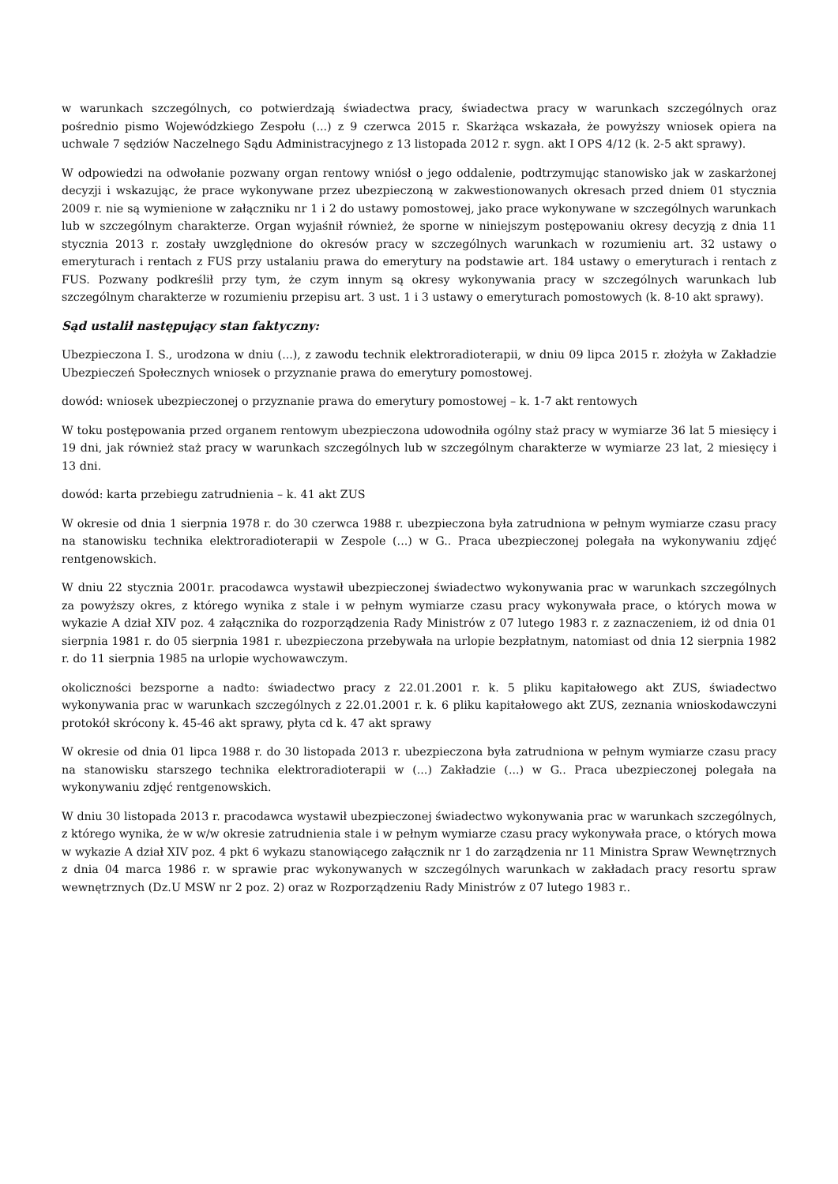w warunkach szczególnych, co potwierdzają świadectwa pracy, świadectwa pracy w warunkach szczególnych oraz pośrednio pismo Wojewódzkiego Zespołu (...) z 9 czerwca 2015 r. Skarżąca wskazała, że powyższy wniosek opiera na uchwale 7 sędziów Naczelnego Sądu Administracyjnego z 13 listopada 2012 r. sygn. akt I OPS 4/12 (k. 2-5 akt sprawy).
W odpowiedzi na odwołanie pozwany organ rentowy wniósł o jego oddalenie, podtrzymując stanowisko jak w zaskarżonej decyzji i wskazując, że prace wykonywane przez ubezpieczoną w zakwestionowanych okresach przed dniem 01 stycznia 2009 r. nie są wymienione w załączniku nr 1 i 2 do ustawy pomostowej, jako prace wykonywane w szczególnych warunkach lub w szczególnym charakterze. Organ wyjaśnił również, że sporne w niniejszym postępowaniu okresy decyzją z dnia 11 stycznia 2013 r. zostały uwzględnione do okresów pracy w szczególnych warunkach w rozumieniu art. 32 ustawy o emeryturach i rentach z FUS przy ustalaniu prawa do emerytury na podstawie art. 184 ustawy o emeryturach i rentach z FUS. Pozwany podkreślił przy tym, że czym innym są okresy wykonywania pracy w szczególnych warunkach lub szczególnym charakterze w rozumieniu przepisu art. 3 ust. 1 i 3 ustawy o emeryturach pomostowych (k. 8-10 akt sprawy).
Sąd ustalił następujący stan faktyczny:
Ubezpieczona I. S., urodzona w dniu (...), z zawodu technik elektroradioterapii, w dniu 09 lipca 2015 r. złożyła w Zakładzie Ubezpieczeń Społecznych wniosek o przyznanie prawa do emerytury pomostowej.
dowód: wniosek ubezpieczonej o przyznanie prawa do emerytury pomostowej – k. 1-7 akt rentowych
W toku postępowania przed organem rentowym ubezpieczona udowodniła ogólny staż pracy w wymiarze 36 lat 5 miesięcy i 19 dni, jak również staż pracy w warunkach szczególnych lub w szczególnym charakterze w wymiarze 23 lat, 2 miesięcy i 13 dni.
dowód: karta przebiegu zatrudnienia – k. 41 akt ZUS
W okresie od dnia 1 sierpnia 1978 r. do 30 czerwca 1988 r. ubezpieczona była zatrudniona w pełnym wymiarze czasu pracy na stanowisku technika elektroradioterapii w Zespole (...) w G.. Praca ubezpieczonej polegała na wykonywaniu zdjęć rentgenowskich.
W dniu 22 stycznia 2001r. pracodawca wystawił ubezpieczonej świadectwo wykonywania prac w warunkach szczególnych za powyższy okres, z którego wynika z stale i w pełnym wymiarze czasu pracy wykonywała prace, o których mowa w wykazie A dział XIV poz. 4 załącznika do rozporządzenia Rady Ministrów z 07 lutego 1983 r. z zaznaczeniem, iż od dnia 01 sierpnia 1981 r. do 05 sierpnia 1981 r. ubezpieczona przebywała na urlopie bezpłatnym, natomiast od dnia 12 sierpnia 1982 r. do 11 sierpnia 1985 na urlopie wychowawczym.
okoliczności bezsporne a nadto: świadectwo pracy z 22.01.2001 r. k. 5 pliku kapitałowego akt ZUS, świadectwo wykonywania prac w warunkach szczególnych z 22.01.2001 r. k. 6 pliku kapitałowego akt ZUS, zeznania wnioskodawczyni protokół skrócony k. 45-46 akt sprawy, płyta cd k. 47 akt sprawy
W okresie od dnia 01 lipca 1988 r. do 30 listopada 2013 r. ubezpieczona była zatrudniona w pełnym wymiarze czasu pracy na stanowisku starszego technika elektroradioterapii w (...) Zakładzie (...) w G.. Praca ubezpieczonej polegała na wykonywaniu zdjęć rentgenowskich.
W dniu 30 listopada 2013 r. pracodawca wystawił ubezpieczonej świadectwo wykonywania prac w warunkach szczególnych, z którego wynika, że w w/w okresie zatrudnienia stale i w pełnym wymiarze czasu pracy wykonywała prace, o których mowa w wykazie A dział XIV poz. 4 pkt 6 wykazu stanowiącego załącznik nr 1 do zarządzenia nr 11 Ministra Spraw Wewnętrznych z dnia 04 marca 1986 r. w sprawie prac wykonywanych w szczególnych warunkach w zakładach pracy resortu spraw wewnętrznych (Dz.U MSW nr 2 poz. 2) oraz w Rozporządzeniu Rady Ministrów z 07 lutego 1983 r..